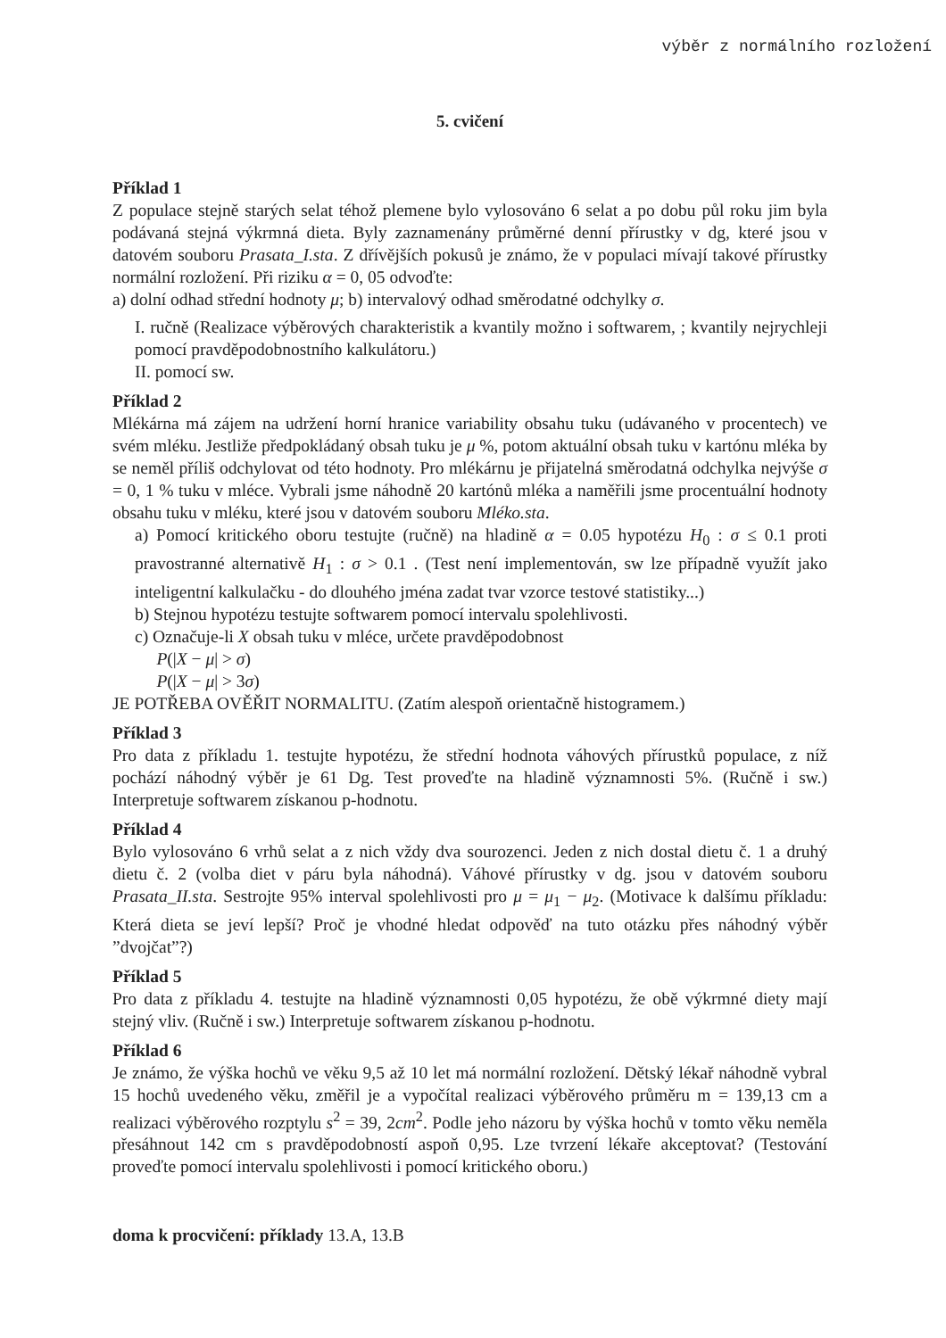výběr z normálního rozložení
5. cvičení
Příklad 1
Z populace stejně starých selat téhož plemene bylo vylosováno 6 selat a po dobu půl roku jim byla podávaná stejná výkrmná dieta. Byly zaznamenány průměrné denní přírustky v dg, které jsou v datovém souboru Prasata_I.sta. Z dřívějších pokusů je známo, že v populaci mívají takové přírustky normální rozložení. Při riziku α = 0, 05 odvoďte:
a) dolní odhad střední hodnoty μ; b) intervalový odhad směrodatné odchylky σ.
I. ručně (Realizace výběrových charakteristik a kvantily možno i softwarem, ; kvantily nejrychleji pomocí pravděpodobnostního kalkulátoru.)
II. pomocí sw.
Příklad 2
Mlékárna má zájem na udržení horní hranice variability obsahu tuku (udávaného v procentech) ve svém mléku. Jestliže předpokládaný obsah tuku je μ %, potom aktuální obsah tuku v kartónu mléka by se neměl příliš odchylovat od této hodnoty. Pro mlékárnu je přijatelná směrodatná odchylka nejvýše σ = 0, 1 % tuku v mléce. Vybrali jsme náhodně 20 kartónů mléka a naměřili jsme procentuální hodnoty obsahu tuku v mléku, které jsou v datovém souboru Mléko.sta.
a) Pomocí kritického oboru testujte (ručně) na hladině α = 0.05 hypotézu H<sub>0</sub> : σ ≤ 0.1 proti pravostranné alternativě H<sub>1</sub> : σ > 0.1 . (Test není implementován, sw lze případně využít jako inteligentní kalkulačku - do dlouhého jména zadat tvar vzorce testové statistiky...)
b) Stejnou hypotézu testujte softwarem pomocí intervalu spolehlivosti.
c) Označuje-li X obsah tuku v mléce, určete pravděpodobnost
P(|X − μ| > σ)
P(|X − μ| > 3σ)
JE POTŘEBA OVĚŘIT NORMALITU. (Zatím alespoň orientačně histogramem.)
Příklad 3
Pro data z příkladu 1. testujte hypotézu, že střední hodnota váhových přírustků populace, z níž pochází náhodný výběr je 61 Dg. Test proveďte na hladině významnosti 5%. (Ručně i sw.) Interpretuje softwarem získanou p-hodnotu.
Příklad 4
Bylo vylosováno 6 vrhů selat a z nich vždy dva sourozenci. Jeden z nich dostal dietu č. 1 a druhý dietu č. 2 (volba diet v páru byla náhodná). Váhové přírustky v dg. jsou v datovém souboru Prasata_II.sta. Sestrojte 95% interval spolehlivosti pro μ = μ<sub>1</sub> − μ<sub>2</sub>. (Motivace k dalšímu příkladu: Která dieta se jeví lepší? Proč je vhodné hledat odpověď na tuto otázku přes náhodný výběr ”dvojčat”?)
Příklad 5
Pro data z příkladu 4. testujte na hladině významnosti 0,05 hypotézu, že obě výkrmné diety mají stejný vliv. (Ručně i sw.) Interpretuje softwarem získanou p-hodnotu.
Příklad 6
Je známo, že výška hochů ve věku 9,5 až 10 let má normální rozložení. Dětský lékař náhodně vybral 15 hochů uvedeného věku, změřil je a vypočítal realizaci výběrového průměru m = 139,13 cm a realizaci výběrového rozptylu s<sup>2</sup> = 39, 2cm<sup>2</sup>. Podle jeho názoru by výška hochů v tomto věku neměla přesáhnout 142 cm s pravděpodobností aspoň 0,95. Lze tvrzení lékaře akceptovat? (Testování proveďte pomocí intervalu spolehlivosti i pomocí kritického oboru.)
doma k procvičení: příklady 13.A, 13.B